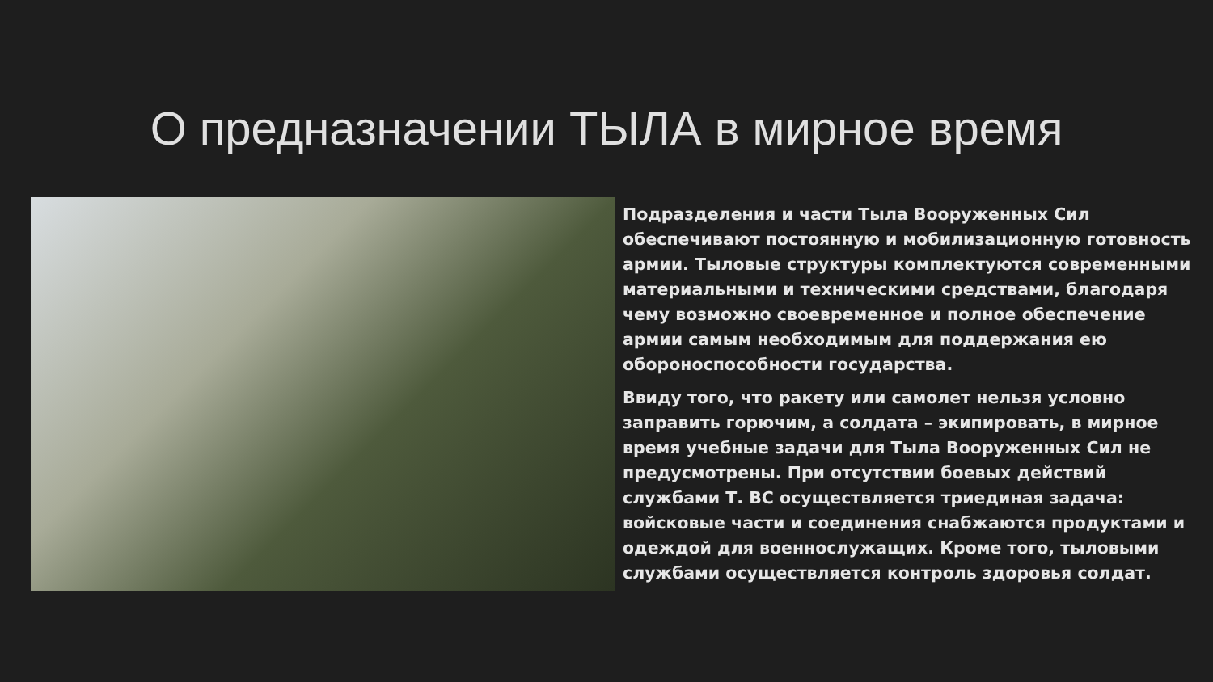О предназначении ТЫЛА в мирное время
Подразделения и части Тыла Вооруженных Сил обеспечивают постоянную и мобилизационную готовность армии. Тыловые структуры комплектуются современными материальными и техническими средствами, благодаря чему возможно своевременное и полное обеспечение армии самым необходимым для поддержания ею обороноспособности государства.
Ввиду того, что ракету или самолет нельзя условно заправить горючим, а солдата – экипировать, в мирное время учебные задачи для Тыла Вооруженных Сил не предусмотрены. При отсутствии боевых действий службами Т. ВС осуществляется триединая задача: войсковые части и соединения снабжаются продуктами и одеждой для военнослужащих. Кроме того, тыловыми службами осуществляется контроль здоровья солдат.